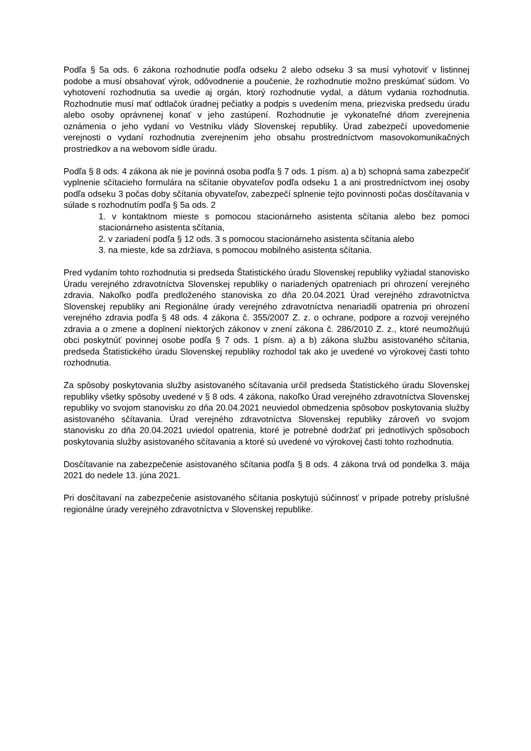Podľa § 5a ods. 6 zákona rozhodnutie podľa odseku 2 alebo odseku 3 sa musí vyhotoviť v listinnej podobe a musí obsahovať výrok, odôvodnenie a poučenie, že rozhodnutie možno preskúmať súdom. Vo vyhotovení rozhodnutia sa uvedie aj orgán, ktorý rozhodnutie vydal, a dátum vydania rozhodnutia. Rozhodnutie musí mať odtlačok úradnej pečiatky a podpis s uvedením mena, priezviska predsedu úradu alebo osoby oprávnenej konať v jeho zastúpení. Rozhodnutie je vykonateľné dňom zverejnenia oznámenia o jeho vydaní vo Vestníku vlády Slovenskej republiky. Úrad zabezpečí upovedomenie verejnosti o vydaní rozhodnutia zverejnením jeho obsahu prostredníctvom masovokomunikačných prostriedkov a na webovom sídle úradu.
Podľa § 8 ods. 4 zákona ak nie je povinná osoba podľa § 7 ods. 1 písm. a) a b) schopná sama zabezpečiť vyplnenie sčítacieho formulára na sčítanie obyvateľov podľa odseku 1 a ani prostredníctvom inej osoby podľa odseku 3 počas doby sčítania obyvateľov, zabezpečí splnenie tejto povinnosti počas dosčítavania v súlade s rozhodnutím podľa § 5a ods. 2
1. v kontaktnom mieste s pomocou stacionárneho asistenta sčítania alebo bez pomoci stacionárneho asistenta sčítania,
2. v zariadení podľa § 12 ods. 3 s pomocou stacionárneho asistenta sčítania alebo
3. na mieste, kde sa zdržiava, s pomocou mobilného asistenta sčítania.
Pred vydaním tohto rozhodnutia si predseda Štatistického úradu Slovenskej republiky vyžiadal stanovisko Úradu verejného zdravotníctva Slovenskej republiky o nariadených opatreniach pri ohrození verejného zdravia. Nakoľko podľa predloženého stanoviska zo dňa 20.04.2021 Úrad verejného zdravotníctva Slovenskej republiky ani Regionálne úrady verejného zdravotníctva nenariadili opatrenia pri ohrození verejného zdravia podľa § 48 ods. 4 zákona č. 355/2007 Z. z. o ochrane, podpore a rozvoji verejného zdravia a o zmene a doplnení niektorých zákonov v znení zákona č. 286/2010 Z. z., ktoré neumožňujú obci poskytnúť povinnej osobe podľa § 7 ods. 1 písm. a) a b) zákona službu asistovaného sčítania, predseda Štatistického úradu Slovenskej republiky rozhodol tak ako je uvedené vo výrokovej časti tohto rozhodnutia.
Za spôsoby poskytovania služby asistovaného sčítavania určil predseda Štatistického úradu Slovenskej republiky všetky spôsoby uvedené v § 8 ods. 4 zákona, nakoľko Úrad verejného zdravotníctva Slovenskej republiky vo svojom stanovisku zo dňa 20.04.2021 neuviedol obmedzenia spôsobov poskytovania služby asistovaného sčítavania. Úrad verejného zdravotníctva Slovenskej republiky zároveň vo svojom stanovisku zo dňa 20.04.2021 uviedol opatrenia, ktoré je potrebné dodržať pri jednotlivých spôsoboch poskytovania služby asistovaného sčítavania a ktoré sú uvedené vo výrokovej časti tohto rozhodnutia.
Dosčítavanie na zabezpečenie asistovaného sčítania podľa § 8 ods. 4 zákona trvá od pondelka 3. mája 2021 do nedele 13. júna 2021.
Pri dosčítavaní na zabezpečenie asistovaného sčítania poskytujú súčinnosť v prípade potreby príslušné regionálne úrady verejného zdravotníctva v Slovenskej republike.